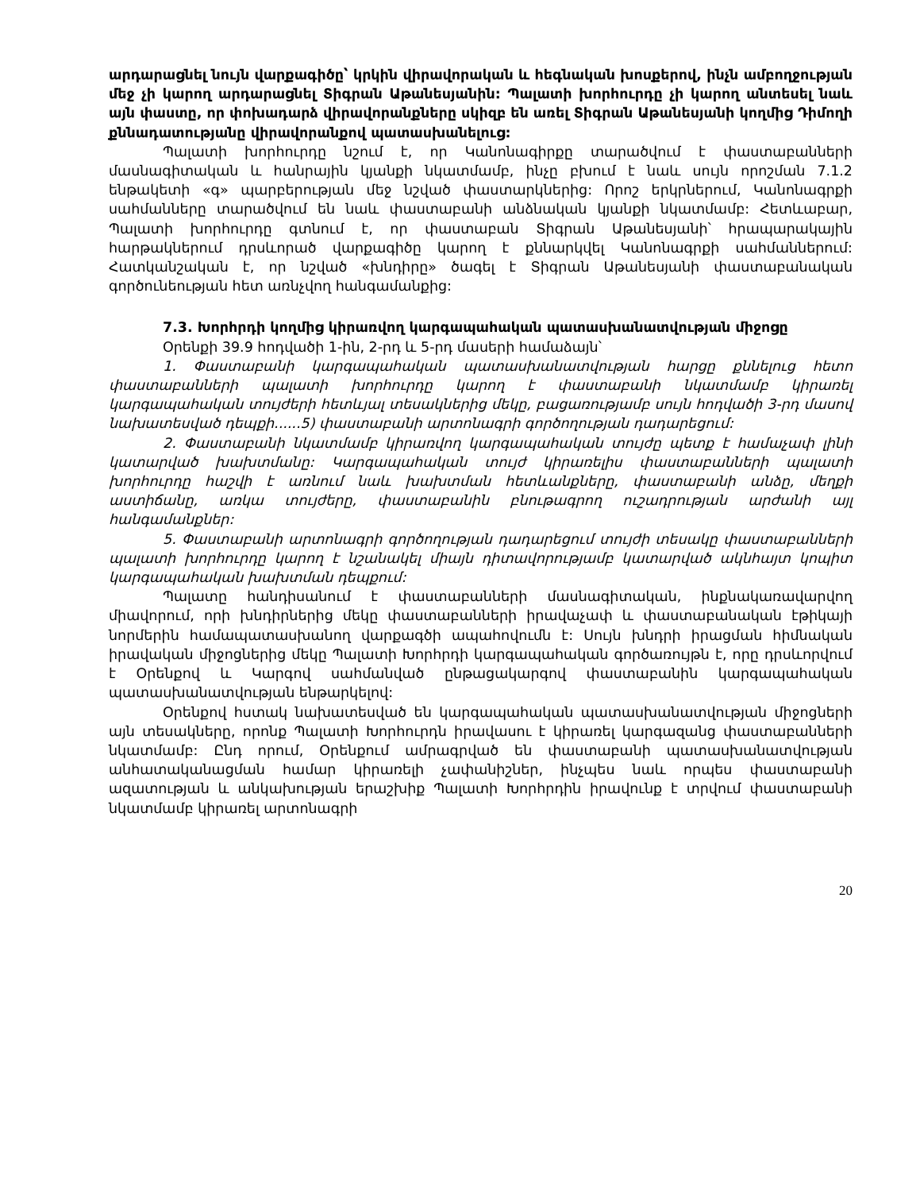արդարացնել նույն վարքագիծը՝ կրկին վիրավորական և հեգնական խոսքերով, ինչն ամբողջության մեջ չի կարող արդարացնել Տիգրան Աթանեսյանին: Պալատի խորհուրդը չի կարող անտեսել նաև այն փաստը, որ փոխադարձ վիրավորանքները սկիզբ են առել Տիգրան Աթանեսյանի կողմից Դիմողի քննադատությանը վիրավորանքով պատասխանելուց:
Պալատի խորհուրդը նշում է, որ Կանոնագիրքը տարածվում է փաստաբանների մասնագիտական և հանրային կյանքի նկատմամբ, ինչը բխում է նաև սույն որոշման 7.1.2 ենթակետի «գ» պարբերության մեջ նշված փաստարկներից: Որոշ երկրներում, Կանոնագրքի սահմանները տարածվում են նաև փաստաբանի անձնական կյանքի նկատմամբ: Հետևաբար, Պալատի խորհուրդը գտնում է, որ փաստաբան Տիգրան Աթանեսյանի՝ հրապարակային հարթակներում դրսևորած վարքագիծը կարող է քննարկվել Կանոնագրքի սահմաններում: Հատկանշական է, որ նշված «խնդիրը» ծագել է Տիգրան Աթանեսյանի փաստաբանական գործունեության հետ առնչվող հանգամանքից:
7.3. Խորհրդի կողմից կիրառվող կարգապահական պատասխանատվության միջոցը
Օրենքի 39.9 հոդվածի 1-ին, 2-րդ և 5-րդ մասերի համաձայն՝
1. Փաստաբանի կարգապահական պատասխանատվության հարցը քննելուց հետո փաստաբանների պալատի խորհուրդը կարող է փաստաբանի նկատմամբ կիրառել կարգապահական տույժերի հետևյալ տեսակներից մեկը, բացառությամբ սույն հոդվածի 3-րդ մասով նախատեսված դեպքի......5) փաստաբանի արտոնագրի գործողության դադարեցում:
2. Փաստաբանի նկատմամբ կիրառվող կարգապահական տույժը պետք է համաչափ լինի կատարված խախտմանը: Կարգապահական տույժ կիրառելիս փաստաբանների պալատի խորհուրդը հաշվի է առնում նաև խախտման հետևանքները, փաստաբանի անձը, մեղքի աստիճանը, առկա տույժերը, փաստաբանին բնութագրող ուշադրության արժանի այլ հանգամանքներ:
5. Փաստաբանի արտոնագրի գործողության դադարեցում տույժի տեսակը փաստաբանների պալատի խորհուրդը կարող է նշանակել միայն դիտավորությամբ կատարված ակնհայտ կոպիտ կարգապահական խախտման դեպքում:
Պալատը հանդիսանում է փաստաբանների մասնագիտական, ինքնակառավարվող միավորում, որի խնդիրներից մեկը փաստաբանների իրավաչափ և փաստաբանական էթիկայի նորմերին համապատասխանող վարքագծի ապահովումն է: Սույն խնդրի իրացման հիմնական իրավական միջոցներից մեկը Պալատի Խորհրդի կարգապահական գործառույթն է, որը դրսևորվում է Օրենքով և Կարգով սահմանված ընթացակարգով փաստաբանին կարգապահական պատասխանատվության ենթարկելով:
Օրենքով հստակ նախատեսված են կարգապահական պատասխանատվության միջոցների այն տեսակները, որոնք Պալատի Խորհուրդն իրավասու է կիրառել կարգազանց փաստաբանների նկատմամբ: Ընդ որում, Օրենքում ամրագրված են փաստաբանի պատասխանատվության անհատականացման համար կիրառելի չափանիշներ, ինչպես նաև որպես փաստաբանի ազատության և անկախության երաշխիք Պալատի Խորհրդին իրավունք է տրվում փաստաբանի նկատմամբ կիրառել արտոնագրի
20